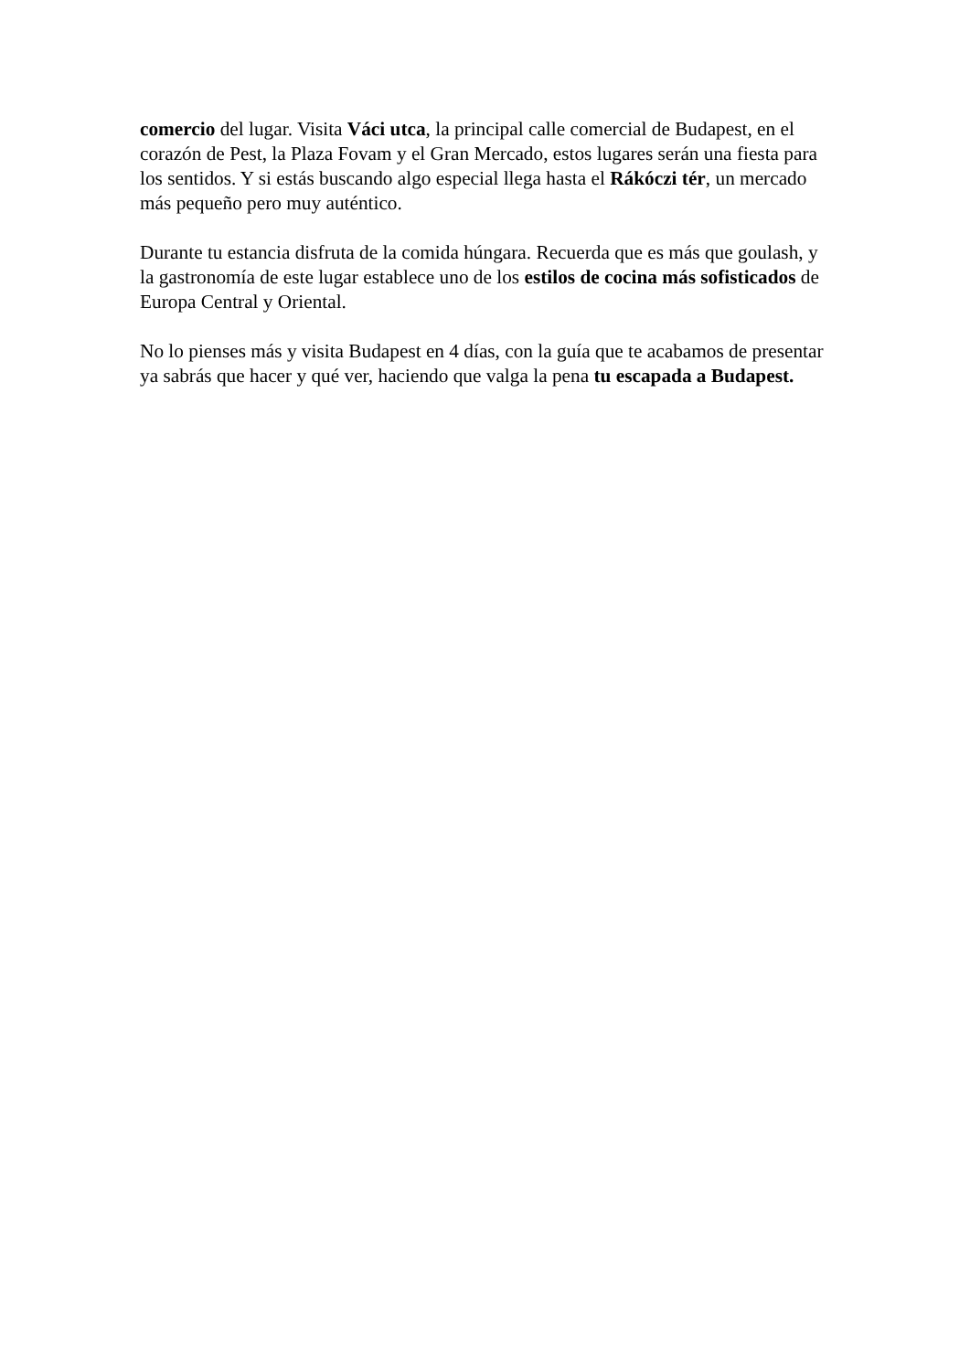comercio del lugar. Visita Váci utca, la principal calle comercial de Budapest, en el corazón de Pest, la Plaza Fovam y el Gran Mercado, estos lugares serán una fiesta para los sentidos. Y si estás buscando algo especial llega hasta el Rákóczi tér, un mercado más pequeño pero muy auténtico.
Durante tu estancia disfruta de la comida húngara. Recuerda que es más que goulash, y la gastronomía de este lugar establece uno de los estilos de cocina más sofisticados de Europa Central y Oriental.
No lo pienses más y visita Budapest en 4 días, con la guía que te acabamos de presentar ya sabrás que hacer y qué ver, haciendo que valga la pena tu escapada a Budapest.